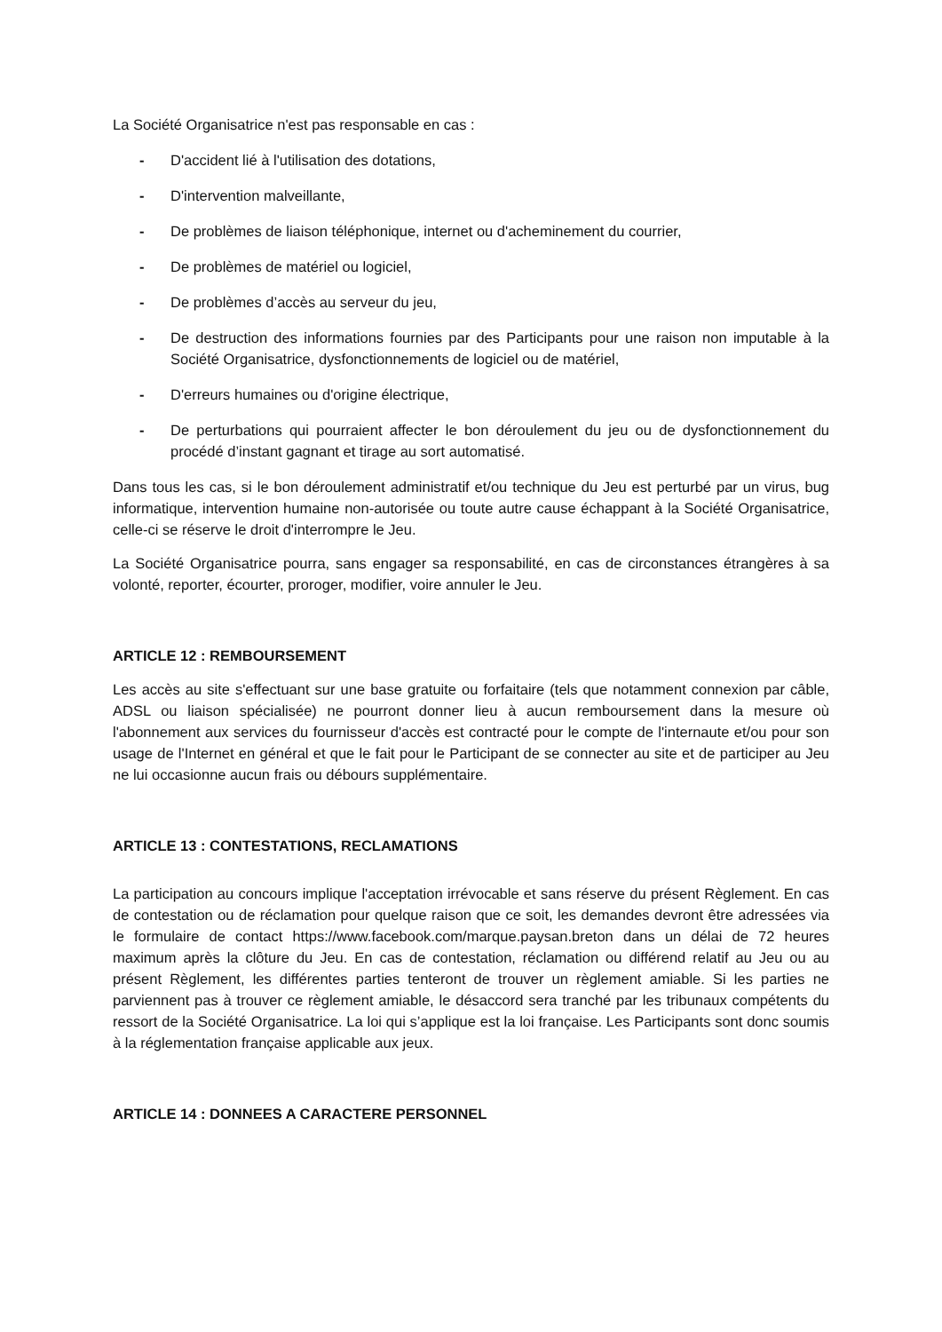La Société Organisatrice n'est pas responsable en cas :
- D'accident lié à l'utilisation des dotations,
- D'intervention malveillante,
- De problèmes de liaison téléphonique, internet ou d'acheminement du courrier,
- De problèmes de matériel ou logiciel,
- De problèmes d’accès au serveur du jeu,
- De destruction des informations fournies par des Participants pour une raison non imputable à la Société Organisatrice, dysfonctionnements de logiciel ou de matériel,
- D'erreurs humaines ou d'origine électrique,
- De perturbations qui pourraient affecter le bon déroulement du jeu ou de dysfonctionnement du procédé d’instant gagnant et tirage au sort automatisé.
Dans tous les cas, si le bon déroulement administratif et/ou technique du Jeu est perturbé par un virus, bug informatique, intervention humaine non-autorisée ou toute autre cause échappant à la Société Organisatrice, celle-ci se réserve le droit d'interrompre le Jeu.
La Société Organisatrice pourra, sans engager sa responsabilité, en cas de circonstances étrangères à sa volonté, reporter, écourter, proroger, modifier, voire annuler le Jeu.
ARTICLE 12 : REMBOURSEMENT
Les accès au site s'effectuant sur une base gratuite ou forfaitaire (tels que notamment connexion par câble, ADSL ou liaison spécialisée) ne pourront donner lieu à aucun remboursement dans la mesure où l'abonnement aux services du fournisseur d'accès est contracté pour le compte de l'internaute et/ou pour son usage de l'Internet en général et que le fait pour le Participant de se connecter au site et de participer au Jeu ne lui occasionne aucun frais ou débours supplémentaire.
ARTICLE 13 : CONTESTATIONS, RECLAMATIONS
La participation au concours implique l'acceptation irrévocable et sans réserve du présent Règlement. En cas de contestation ou de réclamation pour quelque raison que ce soit, les demandes devront être adressées via le formulaire de contact https://www.facebook.com/marque.paysan.breton dans un délai de 72 heures maximum après la clôture du Jeu. En cas de contestation, réclamation ou différend relatif au Jeu ou au présent Règlement, les différentes parties tenteront de trouver un règlement amiable. Si les parties ne parviennent pas à trouver ce règlement amiable, le désaccord sera tranché par les tribunaux compétents du ressort de la Société Organisatrice. La loi qui s’applique est la loi française. Les Participants sont donc soumis à la réglementation française applicable aux jeux.
ARTICLE 14 : DONNEES A CARACTERE PERSONNEL